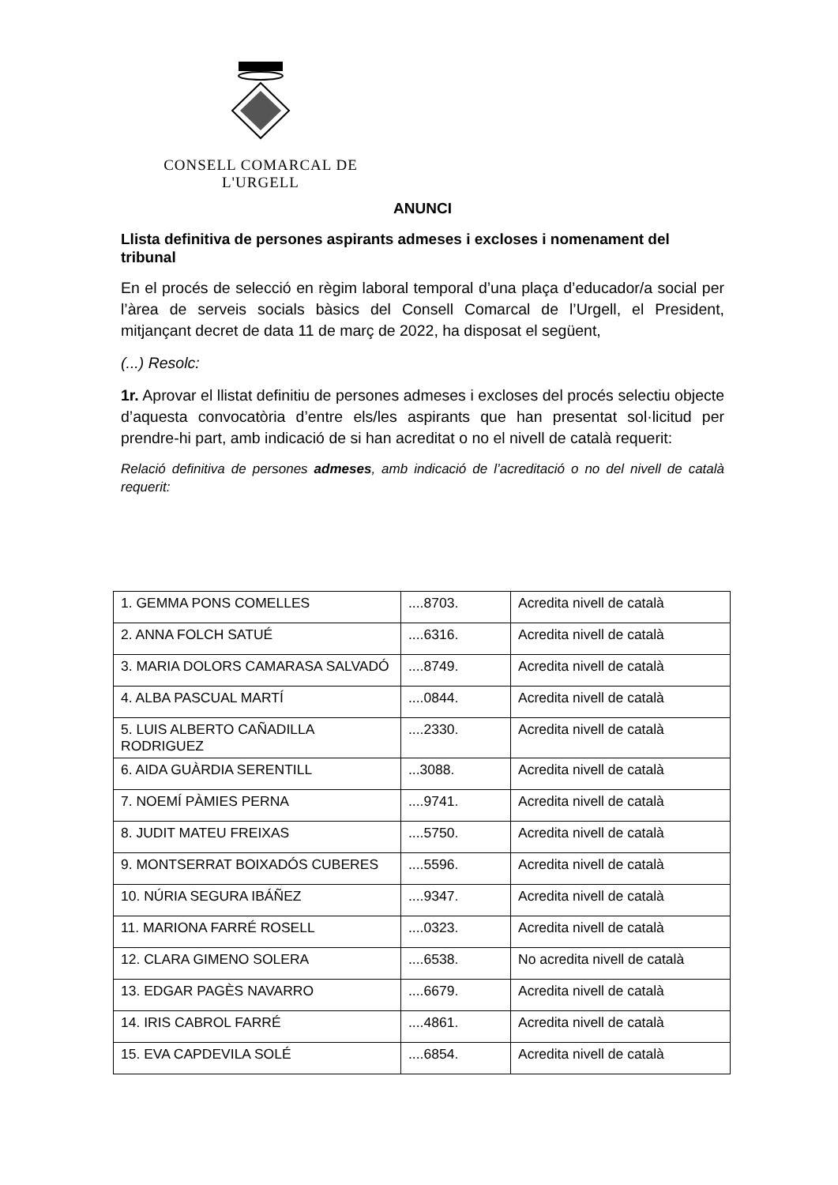CONSELL COMARCAL DE L'URGELL
ANUNCI
Llista definitiva de persones aspirants admeses i excloses i nomenament del tribunal
En el procés de selecció en règim laboral temporal d’una plaça d’educador/a social per l’àrea de serveis socials bàsics del Consell Comarcal de l’Urgell, el President, mitjançant decret de data 11 de març de 2022, ha disposat el següent,
(...) Resolc:
1r. Aprovar el llistat definitiu de persones admeses i excloses del procés selectiu objecte d’aquesta convocatòria d’entre els/les aspirants que han presentat sol·licitud per prendre-hi part, amb indicació de si han acreditat o no el nivell de català requerit:
Relació definitiva de persones admeses, amb indicació de l’acreditació o no del nivell de català requerit:
| 1. GEMMA PONS COMELLES | ....8703. | Acredita nivell de català |
| 2. ANNA FOLCH SATUÉ | ....6316. | Acredita nivell de català |
| 3. MARIA DOLORS CAMARASA SALVADÓ | ....8749. | Acredita nivell de català |
| 4. ALBA PASCUAL MARTÍ | ....0844. | Acredita nivell de català |
| 5. LUIS ALBERTO CAÑADILLA RODRIGUEZ | ....2330. | Acredita nivell de català |
| 6. AIDA GUÀRDIA SERENTILL | ...3088. | Acredita nivell de català |
| 7. NOEMÍ PÀMIES PERNA | ....9741. | Acredita nivell de català |
| 8. JUDIT MATEU FREIXAS | ....5750. | Acredita nivell de català |
| 9. MONTSERRAT BOIXADÓS CUBERES | ....5596. | Acredita nivell de català |
| 10. NÚRIA SEGURA IBÁÑEZ | ....9347. | Acredita nivell de català |
| 11. MARIONA FARRÉ ROSELL | ....0323. | Acredita nivell de català |
| 12. CLARA GIMENO SOLERA | ....6538. | No acredita nivell de català |
| 13. EDGAR PAGÈS NAVARRO | ....6679. | Acredita nivell de català |
| 14. IRIS CABROL FARRÉ | ....4861. | Acredita nivell de català |
| 15. EVA CAPDEVILA SOLÉ | ....6854. | Acredita nivell de català |